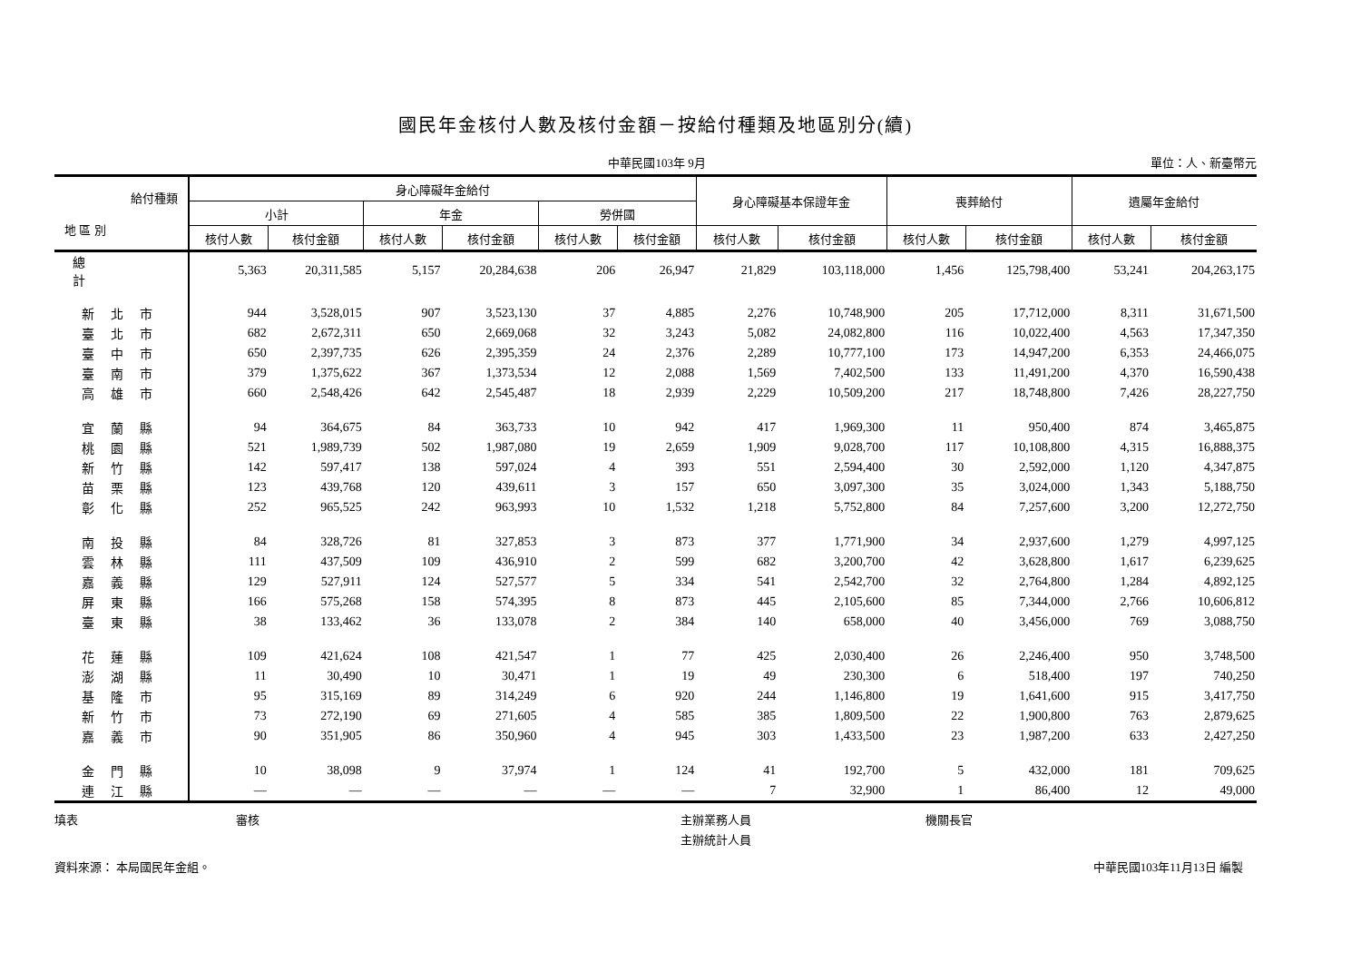國民年金核付人數及核付金額－按給付種類及地區別分(續)
中華民國103年 9月 單位：人、新臺幣元
| 給付種類 地 區 別 | 身心障礙年金給付 | | | | | | 身心障礙基本保證年金 | | 喪葬給付 | | 遺屬年金給付 | |
| --- | --- | --- | --- | --- | --- | --- | --- | --- | --- | --- | --- | --- |
| | 小計 | | 年金 | | 勞併國 | | | | | | | |
| | 核付人數 | 核付金額 | 核付人數 | 核付金額 | 核付人數 | 核付金額 | 核付人數 | 核付金額 | 核付人數 | 核付金額 | 核付人數 | 核付金額 |
| 總計 | 5,363 | 20,311,585 | 5,157 | 20,284,638 | 206 | 26,947 | 21,829 | 103,118,000 | 1,456 | 125,798,400 | 53,241 | 204,263,175 |
| 新北市 | 944 | 3,528,015 | 907 | 3,523,130 | 37 | 4,885 | 2,276 | 10,748,900 | 205 | 17,712,000 | 8,311 | 31,671,500 |
| 臺北市 | 682 | 2,672,311 | 650 | 2,669,068 | 32 | 3,243 | 5,082 | 24,082,800 | 116 | 10,022,400 | 4,563 | 17,347,350 |
| 臺中市 | 650 | 2,397,735 | 626 | 2,395,359 | 24 | 2,376 | 2,289 | 10,777,100 | 173 | 14,947,200 | 6,353 | 24,466,075 |
| 臺南市 | 379 | 1,375,622 | 367 | 1,373,534 | 12 | 2,088 | 1,569 | 7,402,500 | 133 | 11,491,200 | 4,370 | 16,590,438 |
| 高雄市 | 660 | 2,548,426 | 642 | 2,545,487 | 18 | 2,939 | 2,229 | 10,509,200 | 217 | 18,748,800 | 7,426 | 28,227,750 |
| 宜蘭縣 | 94 | 364,675 | 84 | 363,733 | 10 | 942 | 417 | 1,969,300 | 11 | 950,400 | 874 | 3,465,875 |
| 桃園縣 | 521 | 1,989,739 | 502 | 1,987,080 | 19 | 2,659 | 1,909 | 9,028,700 | 117 | 10,108,800 | 4,315 | 16,888,375 |
| 新竹縣 | 142 | 597,417 | 138 | 597,024 | 4 | 393 | 551 | 2,594,400 | 30 | 2,592,000 | 1,120 | 4,347,875 |
| 苗栗縣 | 123 | 439,768 | 120 | 439,611 | 3 | 157 | 650 | 3,097,300 | 35 | 3,024,000 | 1,343 | 5,188,750 |
| 彰化縣 | 252 | 965,525 | 242 | 963,993 | 10 | 1,532 | 1,218 | 5,752,800 | 84 | 7,257,600 | 3,200 | 12,272,750 |
| 南投縣 | 84 | 328,726 | 81 | 327,853 | 3 | 873 | 377 | 1,771,900 | 34 | 2,937,600 | 1,279 | 4,997,125 |
| 雲林縣 | 111 | 437,509 | 109 | 436,910 | 2 | 599 | 682 | 3,200,700 | 42 | 3,628,800 | 1,617 | 6,239,625 |
| 嘉義縣 | 129 | 527,911 | 124 | 527,577 | 5 | 334 | 541 | 2,542,700 | 32 | 2,764,800 | 1,284 | 4,892,125 |
| 屏東縣 | 166 | 575,268 | 158 | 574,395 | 8 | 873 | 445 | 2,105,600 | 85 | 7,344,000 | 2,766 | 10,606,812 |
| 臺東縣 | 38 | 133,462 | 36 | 133,078 | 2 | 384 | 140 | 658,000 | 40 | 3,456,000 | 769 | 3,088,750 |
| 花蓮縣 | 109 | 421,624 | 108 | 421,547 | 1 | 77 | 425 | 2,030,400 | 26 | 2,246,400 | 950 | 3,748,500 |
| 澎湖縣 | 11 | 30,490 | 10 | 30,471 | 1 | 19 | 49 | 230,300 | 6 | 518,400 | 197 | 740,250 |
| 基隆市 | 95 | 315,169 | 89 | 314,249 | 6 | 920 | 244 | 1,146,800 | 19 | 1,641,600 | 915 | 3,417,750 |
| 新竹市 | 73 | 272,190 | 69 | 271,605 | 4 | 585 | 385 | 1,809,500 | 22 | 1,900,800 | 763 | 2,879,625 |
| 嘉義市 | 90 | 351,905 | 86 | 350,960 | 4 | 945 | 303 | 1,433,500 | 23 | 1,987,200 | 633 | 2,427,250 |
| 金門縣 | 10 | 38,098 | 9 | 37,974 | 1 | 124 | 41 | 192,700 | 5 | 432,000 | 181 | 709,625 |
| 連江縣 | — | — | — | — | — | — | 7 | 32,900 | 1 | 86,400 | 12 | 49,000 |
填表 審核 主辦業務人員
主辦統計人員
機關長官
資料來源： 本局國民年金組。 中華民國103年11月13日 編製